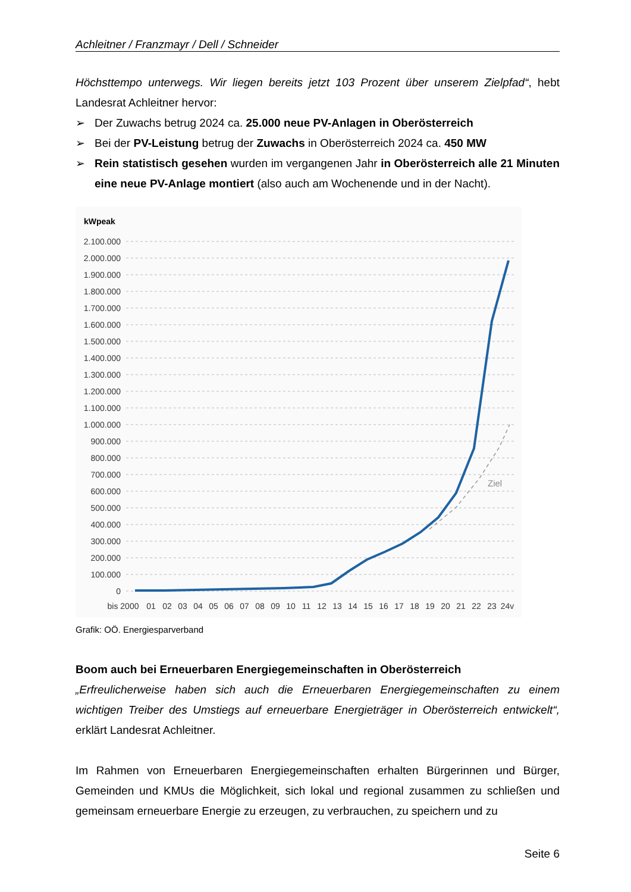Achleitner / Franzmayr / Dell / Schneider
Höchsttempo unterwegs. Wir liegen bereits jetzt 103 Prozent über unserem Zielpfad“, hebt Landesrat Achleitner hervor:
➢ Der Zuwachs betrug 2024 ca. 25.000 neue PV-Anlagen in Oberösterreich
➢ Bei der PV-Leistung betrug der Zuwachs in Oberösterreich 2024 ca. 450 MW
➢ Rein statistisch gesehen wurden im vergangenen Jahr in Oberösterreich alle 21 Minuten eine neue PV-Anlage montiert (also auch am Wochenende und in der Nacht).
kWpeak
2.100.000
2.000.000
1.900.000
1.800.000
1.700.000
1.600.000
1.500.000
1.400.000
1.300.000
1.200.000
1.100.000
1.000.000
900.000
800.000
700.000
600.000
500.000
400.000
300.000
200.000
100.000
0
Ziel
bis 2000
01
02
03
04
05
06
07
08
09
10
11
12
13
14
15
16
17
18
19
20
21
22
23
24v
Grafik: OÖ. Energiesparverband
Boom auch bei Erneuerbaren Energiegemeinschaften in Oberösterreich
„Erfreulicherweise haben sich auch die Erneuerbaren Energiegemeinschaften zu einem wichtigen Treiber des Umstiegs auf erneuerbare Energieträger in Oberösterreich entwickelt“, erklärt Landesrat Achleitner.
Im Rahmen von Erneuerbaren Energiegemeinschaften erhalten Bürgerinnen und Bürger, Gemeinden und KMUs die Möglichkeit, sich lokal und regional zusammen zu schließen und gemeinsam erneuerbare Energie zu erzeugen, zu verbrauchen, zu speichern und zu
Seite 6